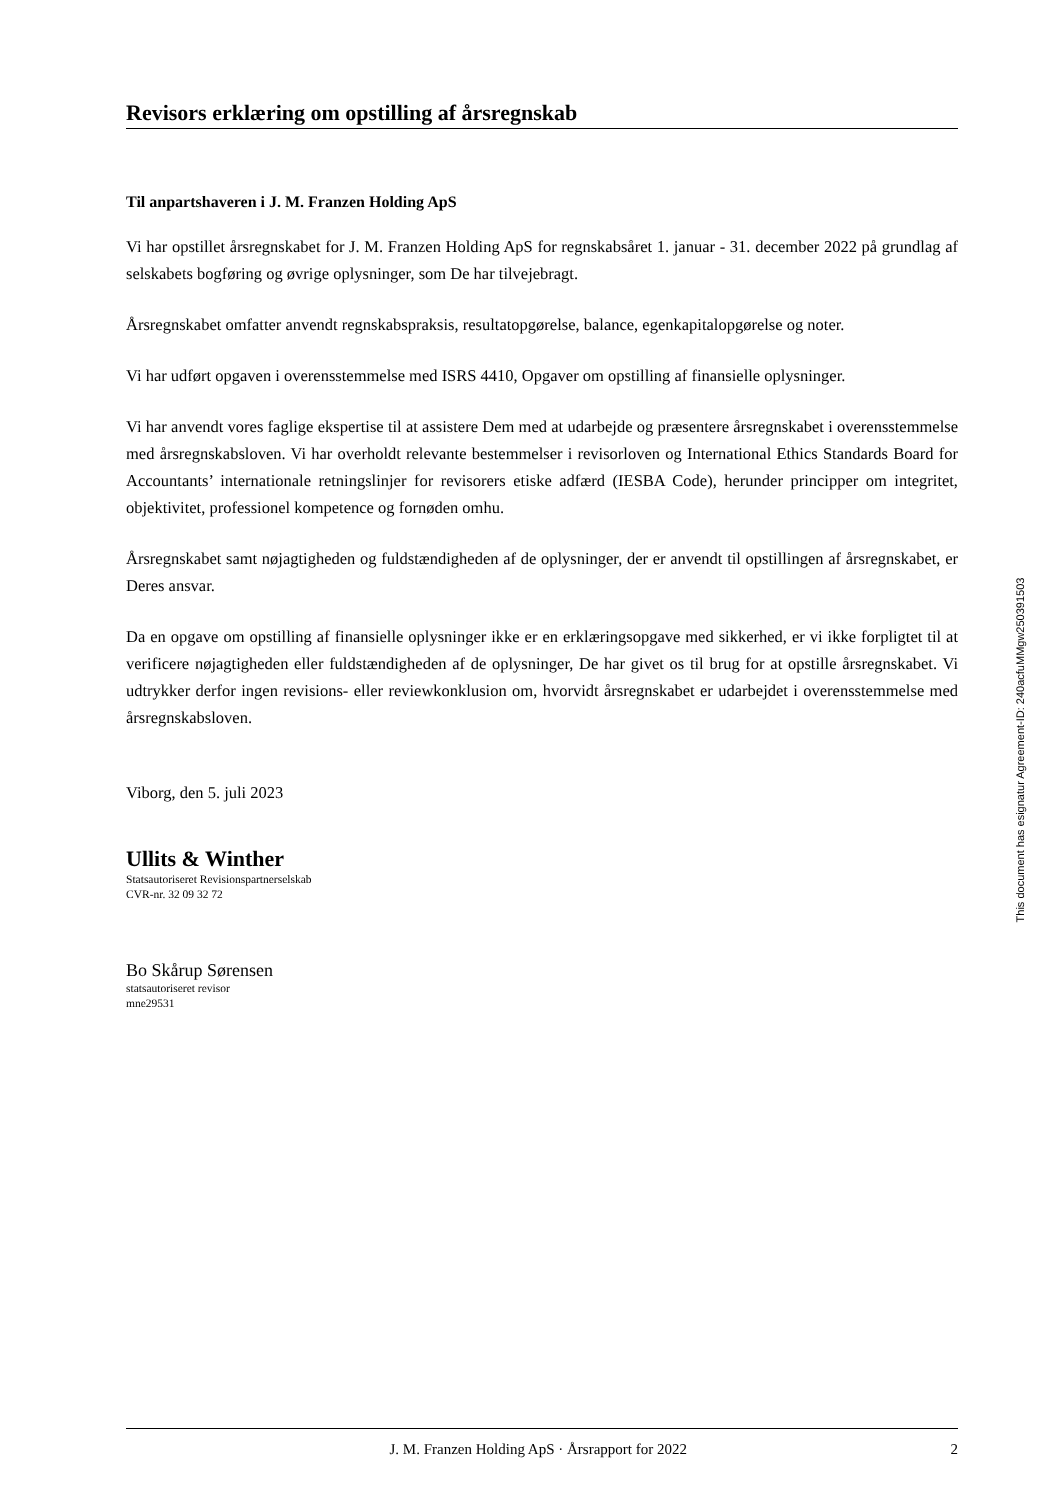Revisors erklæring om opstilling af årsregnskab
Til anpartshaveren i J. M. Franzen Holding ApS
Vi har opstillet årsregnskabet for J. M. Franzen Holding ApS for regnskabsåret 1. januar - 31. december 2022 på grundlag af selskabets bogføring og øvrige oplysninger, som De har tilvejebragt.
Årsregnskabet omfatter anvendt regnskabspraksis, resultatopgørelse, balance, egenkapitalopgørelse og noter.
Vi har udført opgaven i overensstemmelse med ISRS 4410, Opgaver om opstilling af finansielle oplysninger.
Vi har anvendt vores faglige ekspertise til at assistere Dem med at udarbejde og præsentere årsregnskabet i overensstemmelse med årsregnskabsloven. Vi har overholdt relevante bestemmelser i revisorloven og International Ethics Standards Board for Accountants’ internationale retningslinjer for revisorers etiske adfærd (IESBA Code), herunder principper om integritet, objektivitet, professionel kompetence og fornøden omhu.
Årsregnskabet samt nøjagtigheden og fuldstændigheden af de oplysninger, der er anvendt til opstillingen af årsregnskabet, er Deres ansvar.
Da en opgave om opstilling af finansielle oplysninger ikke er en erklæringsopgave med sikkerhed, er vi ikke forpligtet til at verificere nøjagtigheden eller fuldstændigheden af de oplysninger, De har givet os til brug for at opstille årsregnskabet. Vi udtrykker derfor ingen revisions- eller reviewkonklusion om, hvorvidt årsregnskabet er udarbejdet i overensstemmelse med årsregnskabsloven.
Viborg, den 5. juli 2023
Ullits & Winther
Statsautoriseret Revisionspartnerselskab
CVR-nr. 32 09 32 72
Bo Skårup Sørensen
statsautoriseret revisor
mne29531
This document has esignatur Agreement-ID: 240acfuMMgw250391503
J. M. Franzen Holding ApS · Årsrapport for 2022 2